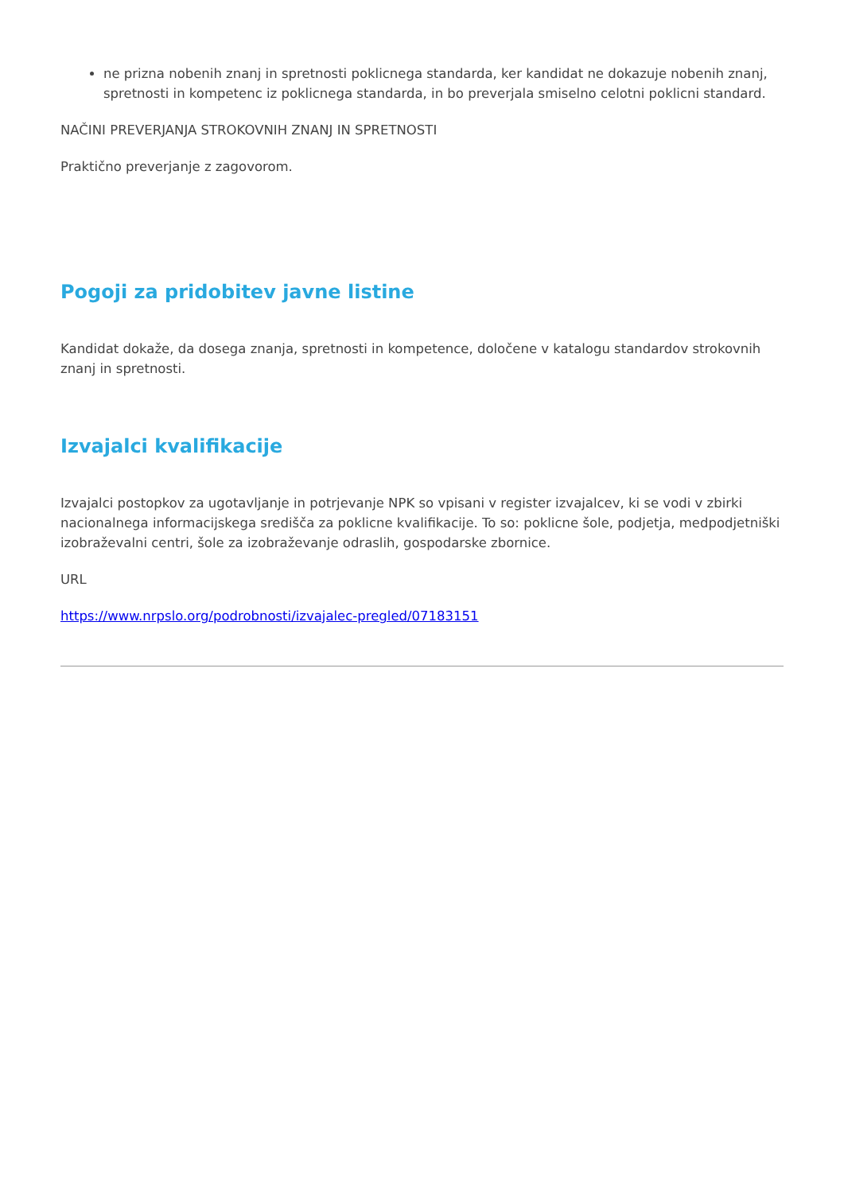ne prizna nobenih znanj in spretnosti poklicnega standarda, ker kandidat ne dokazuje nobenih znanj, spretnosti in kompetenc iz poklicnega standarda, in bo preverjala smiselno celotni poklicni standard.
NAČINI PREVERJANJA STROKOVNIH ZNANJ IN SPRETNOSTI
Praktično preverjanje z zagovorom.
Pogoji za pridobitev javne listine
Kandidat dokaže, da dosega znanja, spretnosti in kompetence, določene v katalogu standardov strokovnih znanj in spretnosti.
Izvajalci kvalifikacije
Izvajalci postopkov za ugotavljanje in potrjevanje NPK so vpisani v register izvajalcev, ki se vodi v zbirki nacionalnega informacijskega središča za poklicne kvalifikacije. To so: poklicne šole, podjetja, medpodjetniški izobraževalni centri, šole za izobraževanje odraslih, gospodarske zbornice.
URL
https://www.nrpslo.org/podrobnosti/izvajalec-pregled/07183151